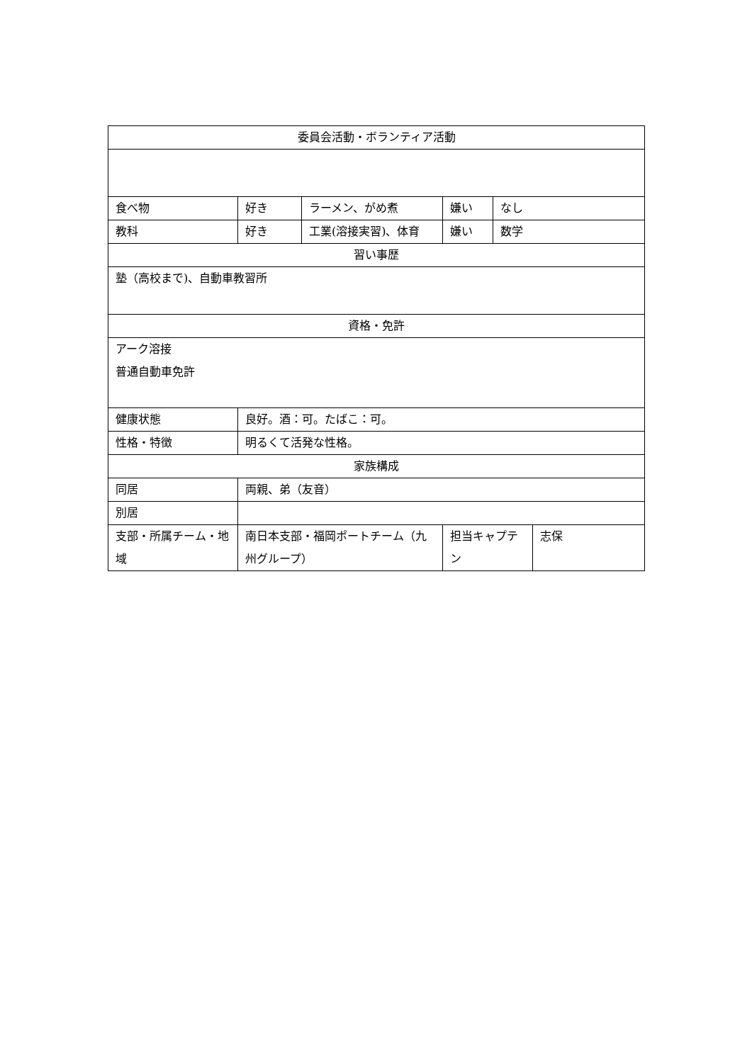| 委員会活動・ボランティア活動 | | | | | |
| 食べ物 | 好き | ラーメン、がめ煮 | 嫌い | なし | |
| 教科 | 好き | 工業(溶接実習)、体育 | 嫌い | 数学 | |
| 習い事歴 | | | | | |
| 塾（高校まで)、自動車教習所 | | | | | |
| 資格・免許 | | | | | |
| アーク溶接 普通自動車免許 | | | | | |
| 健康状態 | 良好。酒：可。たばこ：可。 | | | | |
| 性格・特徴 | 明るくて活発な性格。 | | | | |
| 家族構成 | | | | | |
| 同居 | 両親、弟（友音） | | | | |
| 別居 | | | | | |
| 支部・所属チーム・地域 | 南日本支部・福岡ポートチーム（九州グループ） | | 担当キャプテン | | 志保 |